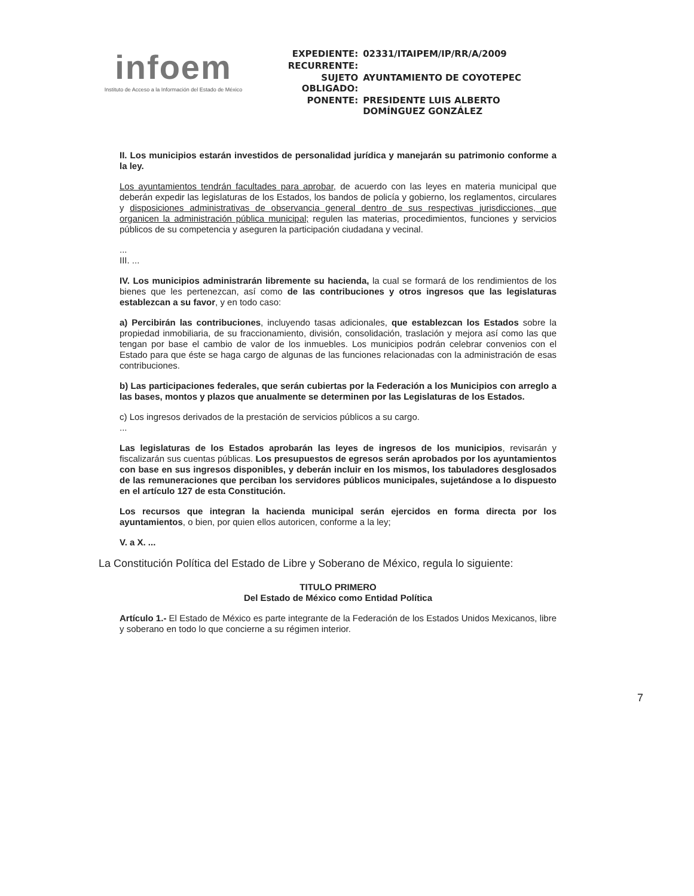infoem
Instituto de Acceso a la Información del Estado de México
| EXPEDIENTE: | 02331/ITAIPEM/IP/RR/A/2009 |
| RECURRENTE: | |
| SUJETO OBLIGADO: | AYUNTAMIENTO DE COYOTEPEC |
| PONENTE: | PRESIDENTE LUIS ALBERTO DOMÍNGUEZ GONZÁLEZ |
II. Los municipios estarán investidos de personalidad jurídica y manejarán su patrimonio conforme a la ley.
Los ayuntamientos tendrán facultades para aprobar, de acuerdo con las leyes en materia municipal que deberán expedir las legislaturas de los Estados, los bandos de policía y gobierno, los reglamentos, circulares y disposiciones administrativas de observancia general dentro de sus respectivas jurisdicciones, que organicen la administración pública municipal; regulen las materias, procedimientos, funciones y servicios públicos de su competencia y aseguren la participación ciudadana y vecinal.
...
III. ...
IV. Los municipios administrarán libremente su hacienda, la cual se formará de los rendimientos de los bienes que les pertenezcan, así como de las contribuciones y otros ingresos que las legislaturas establezcan a su favor, y en todo caso:
a) Percibirán las contribuciones, incluyendo tasas adicionales, que establezcan los Estados sobre la propiedad inmobiliaria, de su fraccionamiento, división, consolidación, traslación y mejora así como las que tengan por base el cambio de valor de los inmuebles. Los municipios podrán celebrar convenios con el Estado para que éste se haga cargo de algunas de las funciones relacionadas con la administración de esas contribuciones.
b) Las participaciones federales, que serán cubiertas por la Federación a los Municipios con arreglo a las bases, montos y plazos que anualmente se determinen por las Legislaturas de los Estados.
c) Los ingresos derivados de la prestación de servicios públicos a su cargo.
...
Las legislaturas de los Estados aprobarán las leyes de ingresos de los municipios, revisarán y fiscalizarán sus cuentas públicas. Los presupuestos de egresos serán aprobados por los ayuntamientos con base en sus ingresos disponibles, y deberán incluir en los mismos, los tabuladores desglosados de las remuneraciones que perciban los servidores públicos municipales, sujetándose a lo dispuesto en el artículo 127 de esta Constitución.
Los recursos que integran la hacienda municipal serán ejercidos en forma directa por los ayuntamientos, o bien, por quien ellos autoricen, conforme a la ley;
V. a X. ...
La Constitución Política del Estado de Libre y Soberano de México, regula lo siguiente:
TITULO PRIMERO
Del Estado de México como Entidad Política
Artículo 1.- El Estado de México es parte integrante de la Federación de los Estados Unidos Mexicanos, libre y soberano en todo lo que concierne a su régimen interior.
7